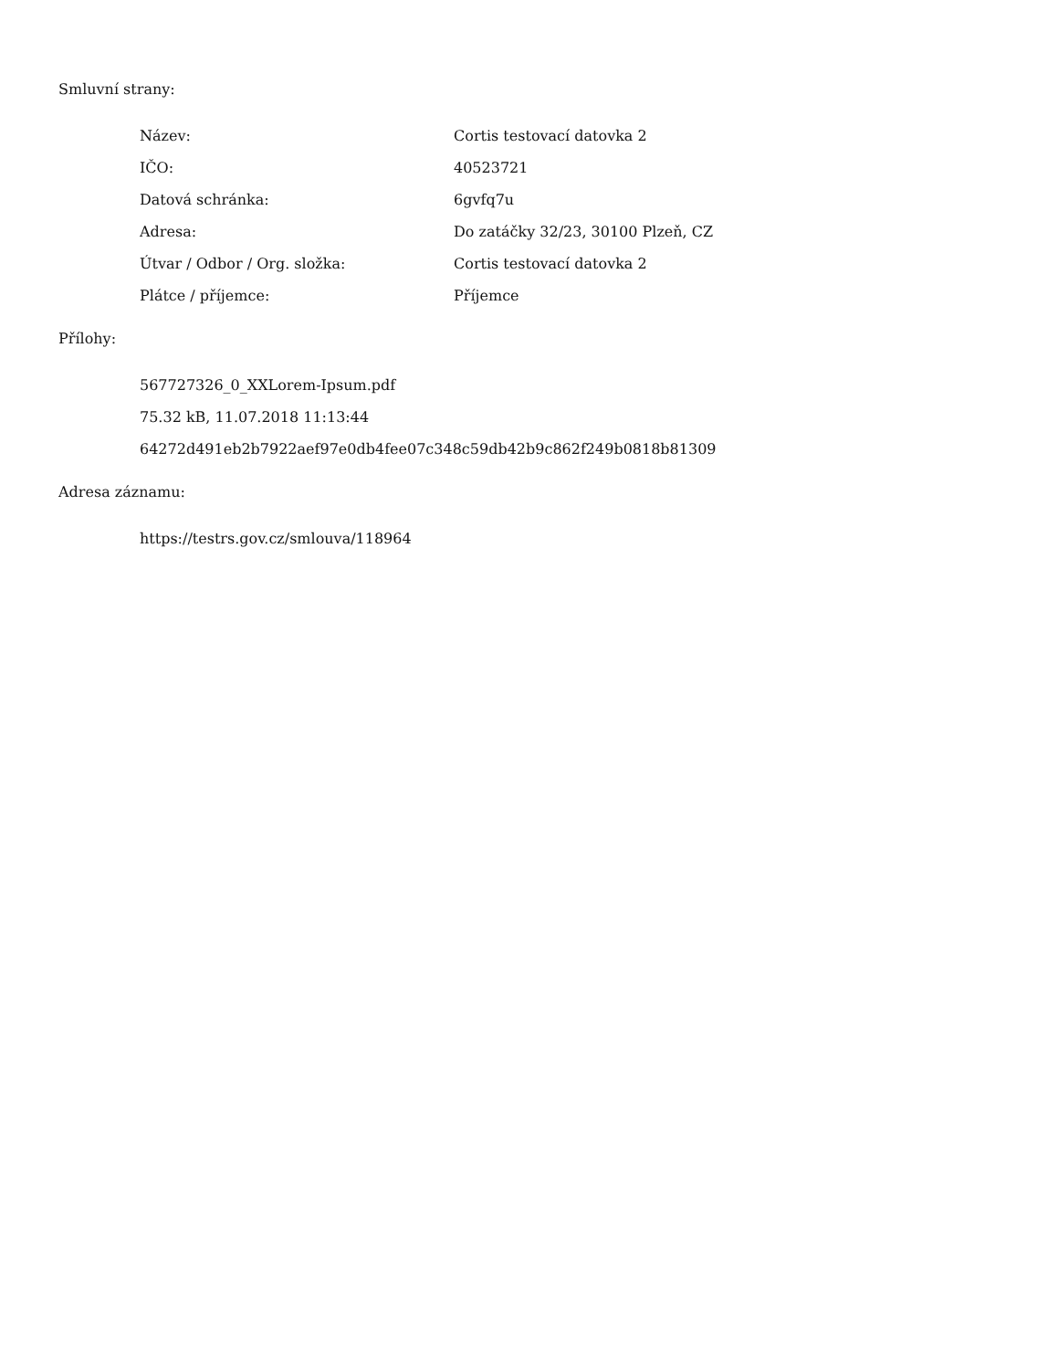Smluvní strany:
| Název: | Cortis testovací datovka 2 |
| IČO: | 40523721 |
| Datová schránka: | 6gvfq7u |
| Adresa: | Do zatáčky 32/23, 30100 Plzeň, CZ |
| Útvar / Odbor / Org. složka: | Cortis testovací datovka 2 |
| Plátce / příjemce: | Příjemce |
Přílohy:
567727326_0_XXLorem-Ipsum.pdf
75.32 kB, 11.07.2018 11:13:44
64272d491eb2b7922aef97e0db4fee07c348c59db42b9c862f249b0818b81309
Adresa záznamu:
https://testrs.gov.cz/smlouva/118964